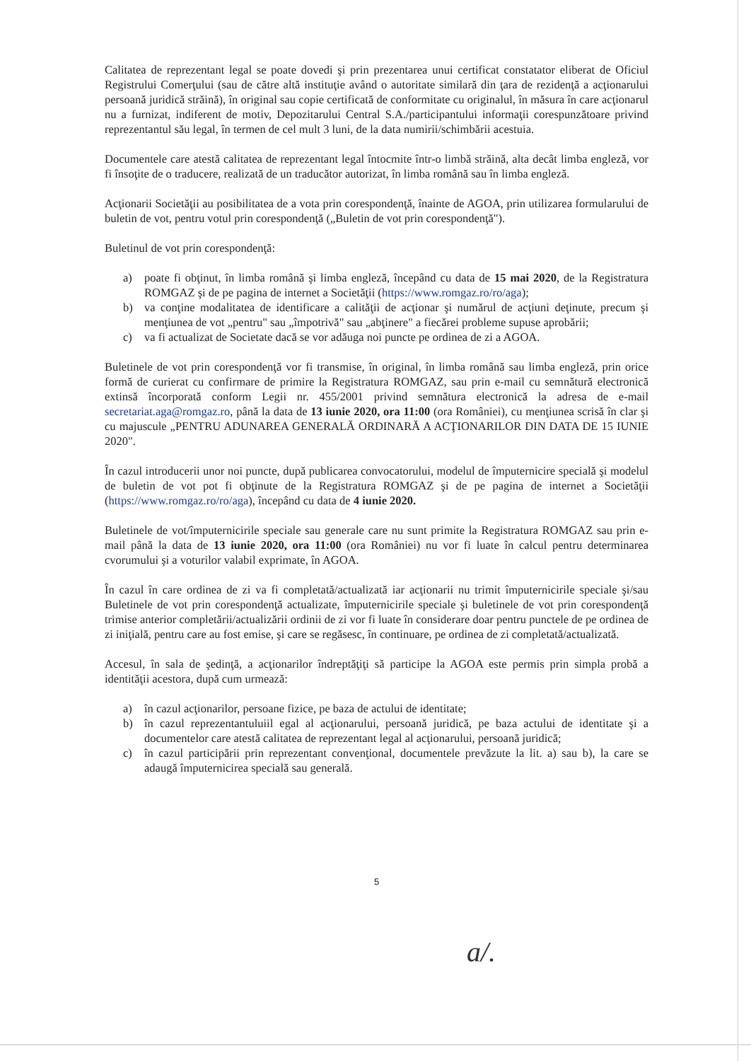Calitatea de reprezentant legal se poate dovedi şi prin prezentarea unui certificat constatator eliberat de Oficiul Registrului Comerţului (sau de către altă instituţie având o autoritate similară din ţara de rezidenţă a acţionarului persoană juridică străină), în original sau copie certificată de conformitate cu originalul, în măsura în care acţionarul nu a furnizat, indiferent de motiv, Depozitarului Central S.A./participantului informaţii corespunzătoare privind reprezentantul său legal, în termen de cel mult 3 luni, de la data numirii/schimbării acestuia.
Documentele care atestă calitatea de reprezentant legal întocmite într-o limbă străină, alta decât limba engleză, vor fi însoţite de o traducere, realizată de un traducător autorizat, în limba română sau în limba engleză.
Acţionarii Societăţii au posibilitatea de a vota prin corespondenţă, înainte de AGOA, prin utilizarea formularului de buletin de vot, pentru votul prin corespondenţă („Buletin de vot prin corespondenţă").
Buletinul de vot prin corespondenţă:
a) poate fi obţinut, în limba română şi limba engleză, începând cu data de 15 mai 2020, de la Registratura ROMGAZ şi de pe pagina de internet a Societăţii (https://www.romgaz.ro/ro/aga);
b) va conţine modalitatea de identificare a calităţii de acţionar şi numărul de acţiuni deţinute, precum şi menţiunea de vot „pentru" sau „împotrivă" sau „abţinere" a fiecărei probleme supuse aprobării;
c) va fi actualizat de Societate dacă se vor adăuga noi puncte pe ordinea de zi a AGOA.
Buletinele de vot prin corespondenţă vor fi transmise, în original, în limba română sau limba engleză, prin orice formă de curierat cu confirmare de primire la Registratura ROMGAZ, sau prin e-mail cu semnătură electronică extinsă încorporată conform Legii nr. 455/2001 privind semnătura electronică la adresa de e-mail secretariat.aga@romgaz.ro, până la data de 13 iunie 2020, ora 11:00 (ora României), cu menţiunea scrisă în clar şi cu majuscule „PENTRU ADUNAREA GENERALĂ ORDINARĂ A ACŢIONARILOR DIN DATA DE 15 IUNIE 2020".
În cazul introducerii unor noi puncte, după publicarea convocatorului, modelul de împuternicire specială şi modelul de buletin de vot pot fi obţinute de la Registratura ROMGAZ şi de pe pagina de internet a Societăţii (https://www.romgaz.ro/ro/aga), începând cu data de 4 iunie 2020.
Buletinele de vot/împuternicirile speciale sau generale care nu sunt primite la Registratura ROMGAZ sau prin e-mail până la data de 13 iunie 2020, ora 11:00 (ora României) nu vor fi luate în calcul pentru determinarea cvorumului şi a voturilor valabil exprimate, în AGOA.
În cazul în care ordinea de zi va fi completată/actualizată iar acţionarii nu trimit împuternicirile speciale şi/sau Buletinele de vot prin corespondenţă actualizate, împuternicirile speciale şi buletinele de vot prin corespondenţă trimise anterior completării/actualizării ordinii de zi vor fi luate în considerare doar pentru punctele de pe ordinea de zi iniţială, pentru care au fost emise, şi care se regăsesc, în continuare, pe ordinea de zi completată/actualizată.
Accesul, în sala de şedinţă, a acţionarilor îndreptăţiţi să participe la AGOA este permis prin simpla probă a identităţii acestora, după cum urmează:
a) în cazul acţionarilor, persoane fizice, pe baza de actului de identitate;
b) în cazul reprezentantuluiil egal al acţionarului, persoană juridică, pe baza actului de identitate şi a documentelor care atestă calitatea de reprezentant legal al acţionarului, persoană juridică;
c) în cazul participării prin reprezentant convenţional, documentele prevăzute la lit. a) sau b), la care se adaugă împuternicirea specială sau generală.
5
a/.